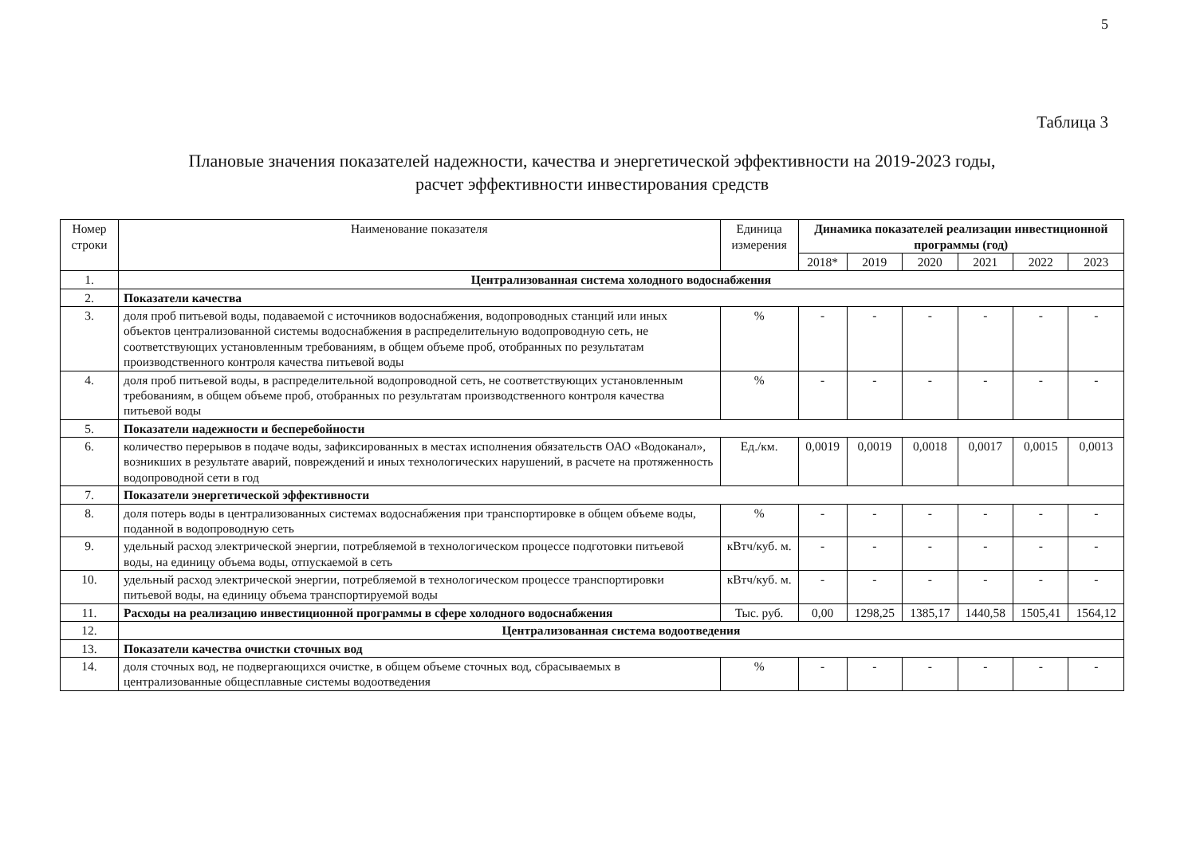5
Таблица 3
Плановые значения показателей надежности, качества и энергетической эффективности на 2019-2023 годы,
расчет эффективности инвестирования средств
| Номер строки | Наименование показателя | Единица измерения | Динамика показателей реализации инвестиционной программы (год) | | | | | |
| --- | --- | --- | --- | --- | --- | --- | --- | --- |
| | | | 2018* | 2019 | 2020 | 2021 | 2022 | 2023 |
| 1. | Централизованная система холодного водоснабжения | | | | | | | |
| 2. | Показатели качества | | | | | | | |
| 3. | доля проб питьевой воды, подаваемой с источников водоснабжения, водопроводных станций или иных объектов централизованной системы водоснабжения в распределительную водопроводную сеть, не соответствующих установленным требованиям, в общем объеме проб, отобранных по результатам производственного контроля качества питьевой воды | % | - | - | - | - | - | - |
| 4. | доля проб питьевой воды, в распределительной водопроводной сеть, не соответствующих установленным требованиям, в общем объеме проб, отобранных по результатам производственного контроля качества питьевой воды | % | - | - | - | - | - | - |
| 5. | Показатели надежности и бесперебойности | | | | | | | |
| 6. | количество перерывов в подаче воды, зафиксированных в местах исполнения обязательств ОАО «Водоканал», возникших в результате аварий, повреждений и иных технологических нарушений, в расчете на протяженность водопроводной сети в год | Ед./км. | 0,0019 | 0,0019 | 0,0018 | 0,0017 | 0,0015 | 0,0013 |
| 7. | Показатели энергетической эффективности | | | | | | | |
| 8. | доля потерь воды в централизованных системах водоснабжения при транспортировке в общем объеме воды, поданной в водопроводную сеть | % | - | - | - | - | - | - |
| 9. | удельный расход электрической энергии, потребляемой в технологическом процессе подготовки питьевой воды, на единицу объема воды, отпускаемой в сеть | кВтч/куб. м. | - | - | - | - | - | - |
| 10. | удельный расход электрической энергии, потребляемой в технологическом процессе транспортировки питьевой воды, на единицу объема транспортируемой воды | кВтч/куб. м. | - | - | - | - | - | - |
| 11. | Расходы на реализацию инвестиционной программы в сфере холодного водоснабжения | Тыс. руб. | 0,00 | 1298,25 | 1385,17 | 1440,58 | 1505,41 | 1564,12 |
| 12. | Централизованная система водоотведения | | | | | | | |
| 13. | Показатели качества очистки сточных вод | | | | | | | |
| 14. | доля сточных вод, не подвергающихся очистке, в общем объеме сточных вод, сбрасываемых в централизованные общесплавные системы водоотведения | % | - | - | - | - | - | - |